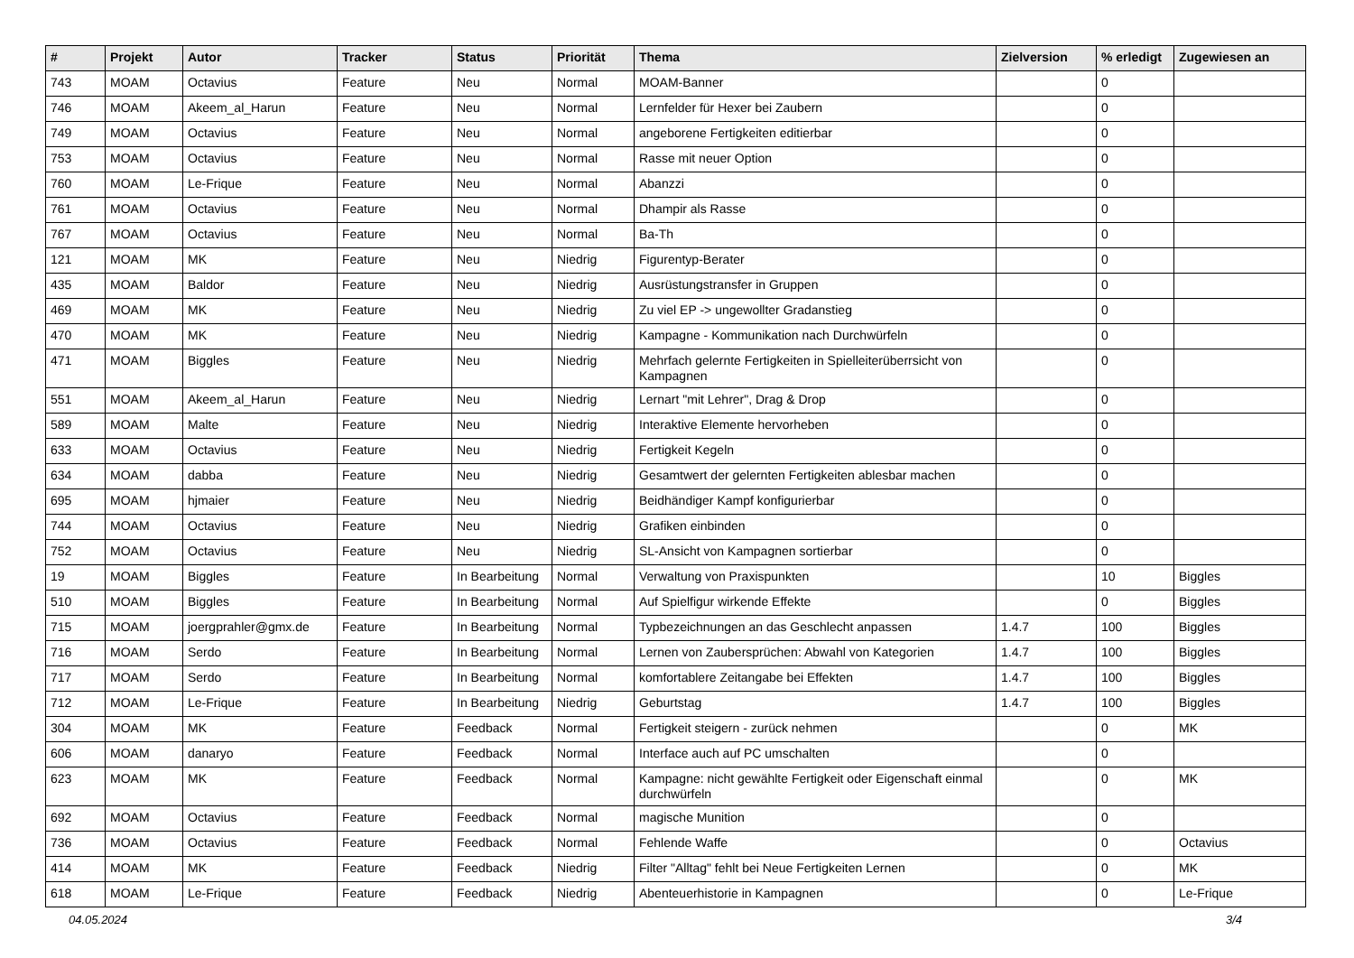| # | Projekt | Autor | Tracker | Status | Priorität | Thema | Zielversion | % erledigt | Zugewiesen an |
| --- | --- | --- | --- | --- | --- | --- | --- | --- | --- |
| 743 | MOAM | Octavius | Feature | Neu | Normal | MOAM-Banner | | 0 | |
| 746 | MOAM | Akeem_al_Harun | Feature | Neu | Normal | Lernfelder für Hexer bei Zaubern | | 0 | |
| 749 | MOAM | Octavius | Feature | Neu | Normal | angeborene Fertigkeiten editierbar | | 0 | |
| 753 | MOAM | Octavius | Feature | Neu | Normal | Rasse mit neuer Option | | 0 | |
| 760 | MOAM | Le-Frique | Feature | Neu | Normal | Abanzzi | | 0 | |
| 761 | MOAM | Octavius | Feature | Neu | Normal | Dhampir als Rasse | | 0 | |
| 767 | MOAM | Octavius | Feature | Neu | Normal | Ba-Th | | 0 | |
| 121 | MOAM | MK | Feature | Neu | Niedrig | Figurentyp-Berater | | 0 | |
| 435 | MOAM | Baldor | Feature | Neu | Niedrig | Ausrüstungstransfer in Gruppen | | 0 | |
| 469 | MOAM | MK | Feature | Neu | Niedrig | Zu viel EP -> ungewollter Gradanstieg | | 0 | |
| 470 | MOAM | MK | Feature | Neu | Niedrig | Kampagne - Kommunikation nach Durchwürfeln | | 0 | |
| 471 | MOAM | Biggles | Feature | Neu | Niedrig | Mehrfach gelernte Fertigkeiten in Spielleiterüberrsicht von Kampagnen | | 0 | |
| 551 | MOAM | Akeem_al_Harun | Feature | Neu | Niedrig | Lernart "mit Lehrer", Drag & Drop | | 0 | |
| 589 | MOAM | Malte | Feature | Neu | Niedrig | Interaktive Elemente hervorheben | | 0 | |
| 633 | MOAM | Octavius | Feature | Neu | Niedrig | Fertigkeit Kegeln | | 0 | |
| 634 | MOAM | dabba | Feature | Neu | Niedrig | Gesamtwert der gelernten Fertigkeiten ablesbar machen | | 0 | |
| 695 | MOAM | hjmaier | Feature | Neu | Niedrig | Beidhändiger Kampf konfigurierbar | | 0 | |
| 744 | MOAM | Octavius | Feature | Neu | Niedrig | Grafiken einbinden | | 0 | |
| 752 | MOAM | Octavius | Feature | Neu | Niedrig | SL-Ansicht von Kampagnen sortierbar | | 0 | |
| 19 | MOAM | Biggles | Feature | In Bearbeitung | Normal | Verwaltung von Praxispunkten | | 10 | Biggles |
| 510 | MOAM | Biggles | Feature | In Bearbeitung | Normal | Auf Spielfigur wirkende Effekte | | 0 | Biggles |
| 715 | MOAM | joergprahler@gmx.de | Feature | In Bearbeitung | Normal | Typbezeichnungen an das Geschlecht anpassen | 1.4.7 | 100 | Biggles |
| 716 | MOAM | Serdo | Feature | In Bearbeitung | Normal | Lernen von Zaubersprüchen: Abwahl von Kategorien | 1.4.7 | 100 | Biggles |
| 717 | MOAM | Serdo | Feature | In Bearbeitung | Normal | komfortablere Zeitangabe bei Effekten | 1.4.7 | 100 | Biggles |
| 712 | MOAM | Le-Frique | Feature | In Bearbeitung | Niedrig | Geburtstag | 1.4.7 | 100 | Biggles |
| 304 | MOAM | MK | Feature | Feedback | Normal | Fertigkeit steigern - zurück nehmen | | 0 | MK |
| 606 | MOAM | danaryo | Feature | Feedback | Normal | Interface auch auf PC umschalten | | 0 | |
| 623 | MOAM | MK | Feature | Feedback | Normal | Kampagne: nicht gewählte Fertigkeit oder Eigenschaft einmal durchwürfeln | | 0 | MK |
| 692 | MOAM | Octavius | Feature | Feedback | Normal | magische Munition | | 0 | |
| 736 | MOAM | Octavius | Feature | Feedback | Normal | Fehlende Waffe | | 0 | Octavius |
| 414 | MOAM | MK | Feature | Feedback | Niedrig | Filter "Alltag" fehlt bei Neue Fertigkeiten Lernen | | 0 | MK |
| 618 | MOAM | Le-Frique | Feature | Feedback | Niedrig | Abenteuerhistorie in Kampagnen | | 0 | Le-Frique |
04.05.2024 3/4